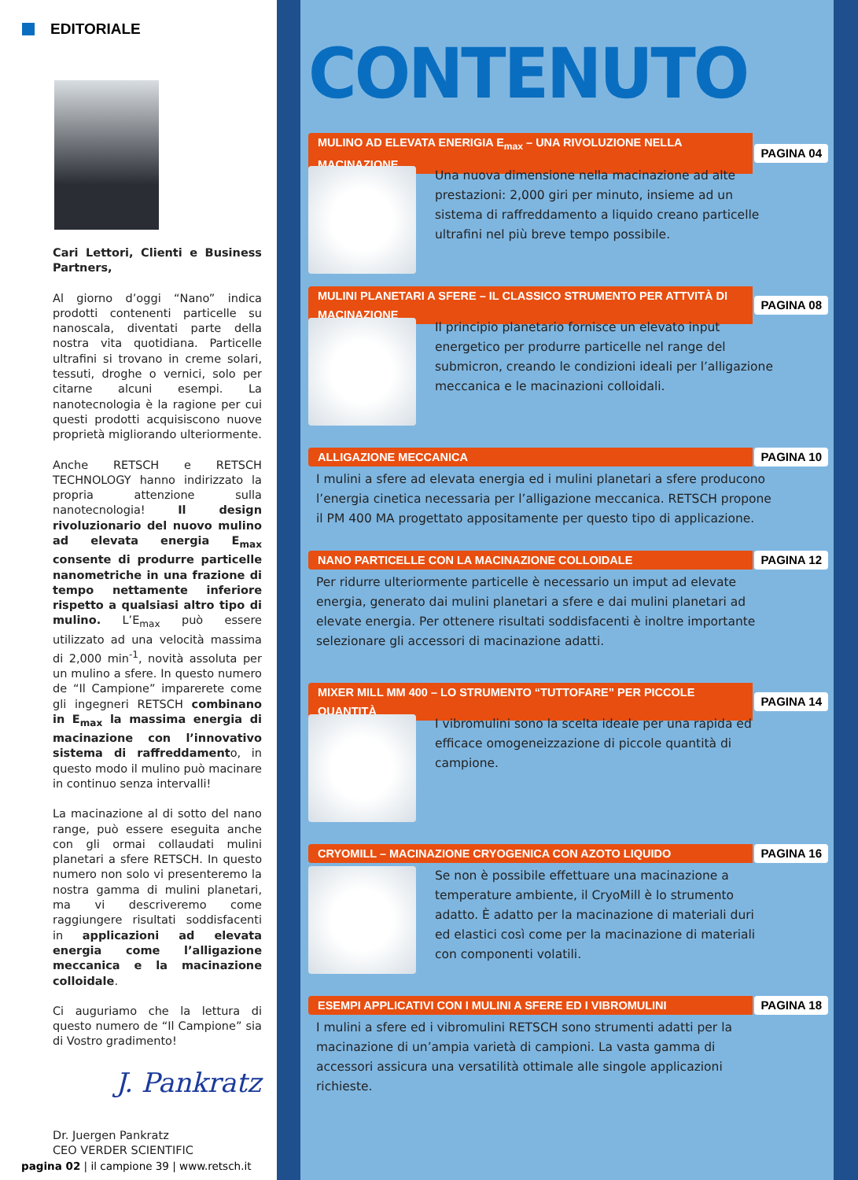EDITORIALE
Cari Lettori, Clienti e Business Partners,
Al giorno d’oggi “Nano” indica prodotti contenenti particelle su nanoscala, diventati parte della nostra vita quotidiana. Particelle ultrafini si trovano in creme solari, tessuti, droghe o vernici, solo per citarne alcuni esempi. La nanotecnologia è la ragione per cui questi prodotti acquisiscono nuove proprietà migliorando ulteriormente.
Anche RETSCH e RETSCH TECHNOLOGY hanno indirizzato la propria attenzione sulla nanotecnologia! Il design rivoluzionario del nuovo mulino ad elevata energia E<sub>max</sub> consente di produrre particelle nanometriche in una frazione di tempo nettamente inferiore rispetto a qualsiasi altro tipo di mulino. L’E<sub>max</sub> può essere utilizzato ad una velocità massima di 2,000 min<sup>-1</sup>, novità assoluta per un mulino a sfere. In questo numero de “Il Campione” imparerete come gli ingegneri RETSCH combinano in E<sub>max</sub> la massima energia di macinazione con l’innovativo sistema di raffreddamento, in questo modo il mulino può macinare in continuo senza intervalli!
La macinazione al di sotto del nano range, può essere eseguita anche con gli ormai collaudati mulini planetari a sfere RETSCH. In questo numero non solo vi presenteremo la nostra gamma di mulini planetari, ma vi descriveremo come raggiungere risultati soddisfacenti in applicazioni ad elevata energia come l’alligazione meccanica e la macinazione colloidale.
Ci auguriamo che la lettura di questo numero de “Il Campione” sia di Vostro gradimento!
J. Pankratz
Dr. Juergen Pankratz
CEO VERDER SCIENTIFIC
pagina 02 | il campione 39 | www.retsch.it
CONTENUTO
MULINO AD ELEVATA ENERIGIA E<sub>max</sub> – UNA RIVOLUZIONE NELLA MACINAZIONE
PAGINA 04
Una nuova dimensione nella macinazione ad alte prestazioni: 2,000 giri per minuto, insieme ad un sistema di raffreddamento a liquido creano particelle ultrafini nel più breve tempo possibile.
MULINI PLANETARI A SFERE – IL CLASSICO STRUMENTO PER ATTVITÀ DI MACINAZIONE
PAGINA 08
Il principio planetario fornisce un elevato input energetico per produrre particelle nel range del submicron, creando le condizioni ideali per l’alligazione meccanica e le macinazioni colloidali.
ALLIGAZIONE MECCANICA PAGINA 10
I mulini a sfere ad elevata energia ed i mulini planetari a sfere producono l’energia cinetica necessaria per l’alligazione meccanica. RETSCH propone il PM 400 MA progettato appositamente per questo tipo di applicazione.
NANO PARTICELLE CON LA MACINAZIONE COLLOIDALE
PAGINA 12
Per ridurre ulteriormente particelle è necessario un imput ad elevate energia, generato dai mulini planetari a sfere e dai mulini planetari ad elevate energia. Per ottenere risultati soddisfacenti è inoltre importante selezionare gli accessori di macinazione adatti.
MIXER MILL MM 400 – LO STRUMENTO “TUTTOFARE” PER PICCOLE QUANTITÀ
PAGINA 14
I vibromulini sono la scelta ideale per una rapida ed efficace omogeneizzazione di piccole quantità di campione.
CRYOMILL – MACINAZIONE CRYOGENICA CON AZOTO LIQUIDO
PAGINA 16
Se non è possibile effettuare una macinazione a temperature ambiente, il CryoMill è lo strumento adatto. È adatto per la macinazione di materiali duri ed elastici così come per la macinazione di materiali con componenti volatili.
ESEMPI APPLICATIVI CON I MULINI A SFERE ED I VIBROMULINI
PAGINA 18
I mulini a sfere ed i vibromulini RETSCH sono strumenti adatti per la macinazione di un’ampia varietà di campioni. La vasta gamma di accessori assicura una versatilità ottimale alle singole applicazioni richieste.